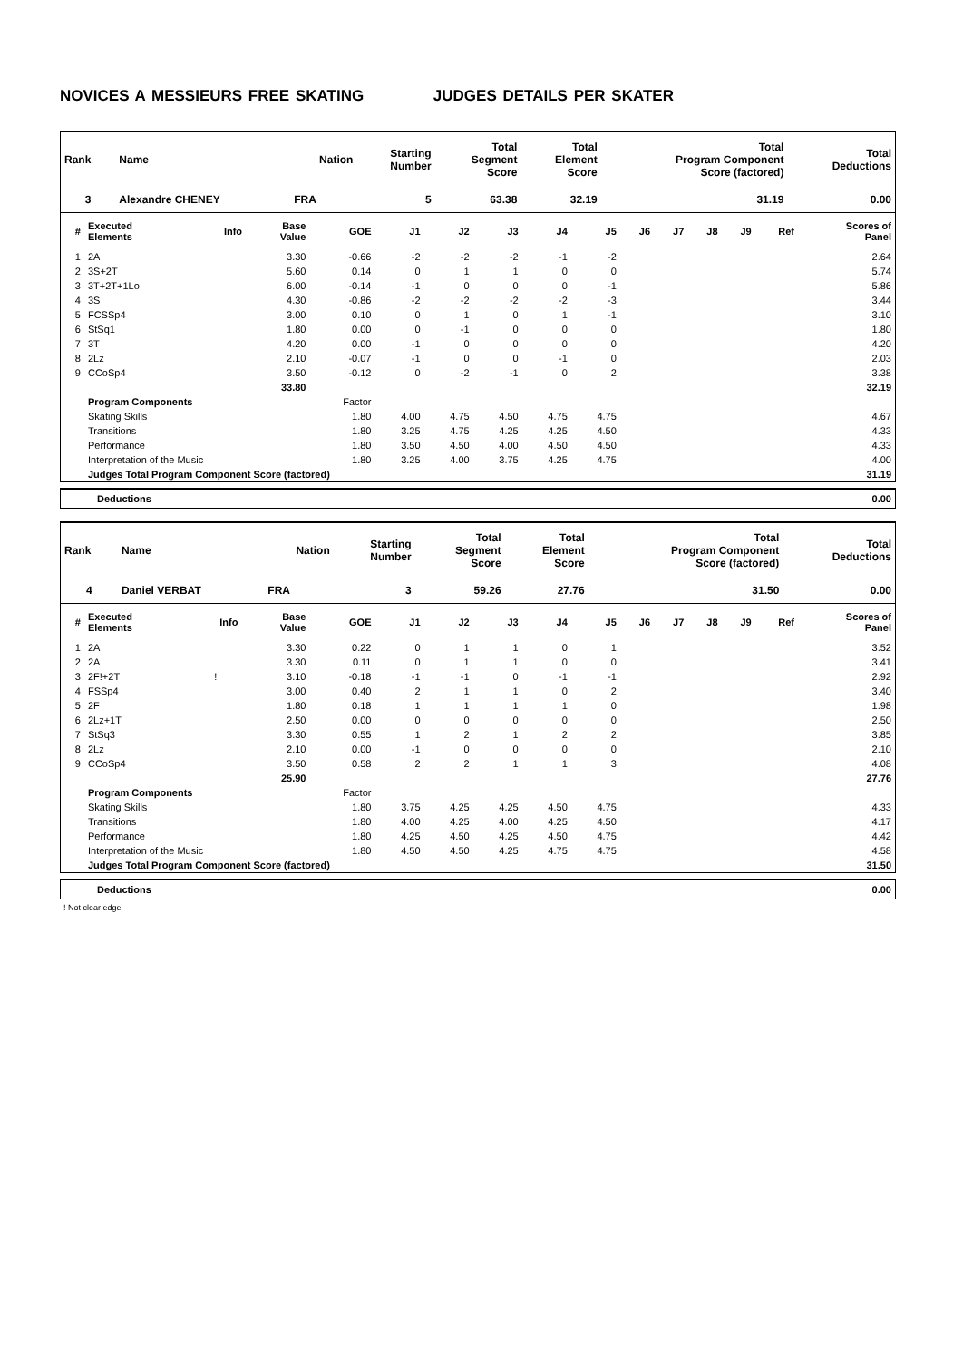NOVICES A MESSIEURS FREE SKATING JUDGES DETAILS PER SKATER
| Rank | Name | Nation | Starting Number | Total Segment Score | Total Element Score | Total Program Component Score (factored) | Total Deductions |
| --- | --- | --- | --- | --- | --- | --- | --- |
| 3 | Alexandre CHENEY | FRA | 5 | 63.38 | 32.19 | 31.19 | 0.00 |
| # | Executed Elements | Info | Base Value | GOE | J1 | J2 | J3 | J4 | J5 | J6 | J7 | J8 | J9 | Ref | Scores of Panel |
| --- | --- | --- | --- | --- | --- | --- | --- | --- | --- | --- | --- | --- | --- | --- | --- |
| 1 | 2A | | 3.30 | -0.66 | -2 | -2 | -2 | -1 | -2 | | | | | | 2.64 |
| 2 | 3S+2T | | 5.60 | 0.14 | 0 | 1 | 1 | 0 | 0 | | | | | | 5.74 |
| 3 | 3T+2T+1Lo | | 6.00 | -0.14 | -1 | 0 | 0 | 0 | -1 | | | | | | 5.86 |
| 4 | 3S | | 4.30 | -0.86 | -2 | -2 | -2 | -2 | -3 | | | | | | 3.44 |
| 5 | FCSSp4 | | 3.00 | 0.10 | 0 | 1 | 0 | 1 | -1 | | | | | | 3.10 |
| 6 | StSq1 | | 1.80 | 0.00 | 0 | -1 | 0 | 0 | 0 | | | | | | 1.80 |
| 7 | 3T | | 4.20 | 0.00 | -1 | 0 | 0 | 0 | 0 | | | | | | 4.20 |
| 8 | 2Lz | | 2.10 | -0.07 | -1 | 0 | 0 | -1 | 0 | | | | | | 2.03 |
| 9 | CCoSp4 | | 3.50 | -0.12 | 0 | -2 | -1 | 0 | 2 | | | | | | 3.38 |
| | | | 33.80 | | | | | | | | | | | | 32.19 |
| | Program Components | | | Factor | | | | | | | | | | | |
| | Skating Skills | | | 1.80 | 4.00 | 4.75 | 4.50 | 4.75 | 4.75 | | | | | | 4.67 |
| | Transitions | | | 1.80 | 3.25 | 4.75 | 4.25 | 4.25 | 4.50 | | | | | | 4.33 |
| | Performance | | | 1.80 | 3.50 | 4.50 | 4.00 | 4.50 | 4.50 | | | | | | 4.33 |
| | Interpretation of the Music | | | 1.80 | 3.25 | 4.00 | 3.75 | 4.25 | 4.75 | | | | | | 4.00 |
| | Judges Total Program Component Score (factored) | | | | | | | | | | | | | | 31.19 |
Deductions 0.00
| Rank | Name | Nation | Starting Number | Total Segment Score | Total Element Score | Total Program Component Score (factored) | Total Deductions |
| --- | --- | --- | --- | --- | --- | --- | --- |
| 4 | Daniel VERBAT | FRA | 3 | 59.26 | 27.76 | 31.50 | 0.00 |
| # | Executed Elements | Info | Base Value | GOE | J1 | J2 | J3 | J4 | J5 | J6 | J7 | J8 | J9 | Ref | Scores of Panel |
| --- | --- | --- | --- | --- | --- | --- | --- | --- | --- | --- | --- | --- | --- | --- | --- |
| 1 | 2A | | 3.30 | 0.22 | 0 | 1 | 1 | 0 | 1 | | | | | | 3.52 |
| 2 | 2A | | 3.30 | 0.11 | 0 | 1 | 1 | 0 | 0 | | | | | | 3.41 |
| 3 | 2F!+2T | ! | 3.10 | -0.18 | -1 | -1 | 0 | -1 | -1 | | | | | | 2.92 |
| 4 | FSSp4 | | 3.00 | 0.40 | 2 | 1 | 1 | 0 | 2 | | | | | | 3.40 |
| 5 | 2F | | 1.80 | 0.18 | 1 | 1 | 1 | 1 | 0 | | | | | | 1.98 |
| 6 | 2Lz+1T | | 2.50 | 0.00 | 0 | 0 | 0 | 0 | 0 | | | | | | 2.50 |
| 7 | StSq3 | | 3.30 | 0.55 | 1 | 2 | 1 | 2 | 2 | | | | | | 3.85 |
| 8 | 2Lz | | 2.10 | 0.00 | -1 | 0 | 0 | 0 | 0 | | | | | | 2.10 |
| 9 | CCoSp4 | | 3.50 | 0.58 | 2 | 2 | 1 | 1 | 3 | | | | | | 4.08 |
| | | | 25.90 | | | | | | | | | | | | 27.76 |
| | Program Components | | | Factor | | | | | | | | | | | |
| | Skating Skills | | | 1.80 | 3.75 | 4.25 | 4.25 | 4.50 | 4.75 | | | | | | 4.33 |
| | Transitions | | | 1.80 | 4.00 | 4.25 | 4.00 | 4.25 | 4.50 | | | | | | 4.17 |
| | Performance | | | 1.80 | 4.25 | 4.50 | 4.25 | 4.50 | 4.75 | | | | | | 4.42 |
| | Interpretation of the Music | | | 1.80 | 4.50 | 4.50 | 4.25 | 4.75 | 4.75 | | | | | | 4.58 |
| | Judges Total Program Component Score (factored) | | | | | | | | | | | | | | 31.50 |
Deductions 0.00
! Not clear edge